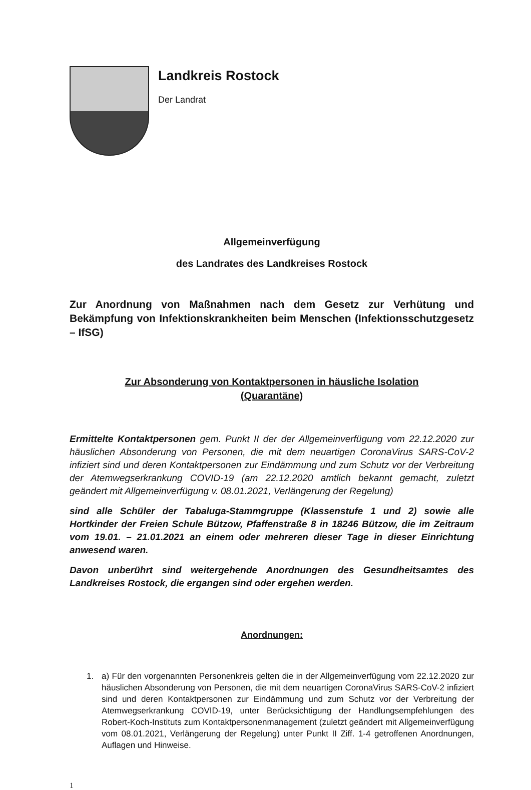Landkreis Rostock
Der Landrat
Allgemeinverfügung
des Landrates des Landkreises Rostock
Zur Anordnung von Maßnahmen nach dem Gesetz zur Verhütung und Bekämpfung von Infektionskrankheiten beim Menschen (Infektionsschutzgesetz – IfSG)
Zur Absonderung von Kontaktpersonen in häusliche Isolation
(Quarantäne)
Ermittelte Kontaktpersonen gem. Punkt II der der Allgemeinverfügung vom 22.12.2020 zur häuslichen Absonderung von Personen, die mit dem neuartigen CoronaVirus SARS-CoV-2 infiziert sind und deren Kontaktpersonen zur Eindämmung und zum Schutz vor der Verbreitung der Atemwegserkrankung COVID-19 (am 22.12.2020 amtlich bekannt gemacht, zuletzt geändert mit Allgemeinverfügung v. 08.01.2021, Verlängerung der Regelung)
sind alle Schüler der Tabaluga-Stammgruppe (Klassenstufe 1 und 2) sowie alle Hortkinder der Freien Schule Bützow, Pfaffenstraße 8 in 18246 Bützow, die im Zeitraum vom 19.01. – 21.01.2021 an einem oder mehreren dieser Tage in dieser Einrichtung anwesend waren.
Davon unberührt sind weitergehende Anordnungen des Gesundheitsamtes des Landkreises Rostock, die ergangen sind oder ergehen werden.
Anordnungen:
1.
a) Für den vorgenannten Personenkreis gelten die in der Allgemeinverfügung vom 22.12.2020 zur häuslichen Absonderung von Personen, die mit dem neuartigen CoronaVirus SARS-CoV-2 infiziert sind und deren Kontaktpersonen zur Eindämmung und zum Schutz vor der Verbreitung der Atemwegserkrankung COVID-19, unter Berücksichtigung der Handlungsempfehlungen des Robert-Koch-Instituts zum Kontaktpersonenmanagement (zuletzt geändert mit Allgemeinverfügung vom 08.01.2021, Verlängerung der Regelung) unter Punkt II Ziff. 1-4 getroffenen Anordnungen, Auflagen und Hinweise.
1